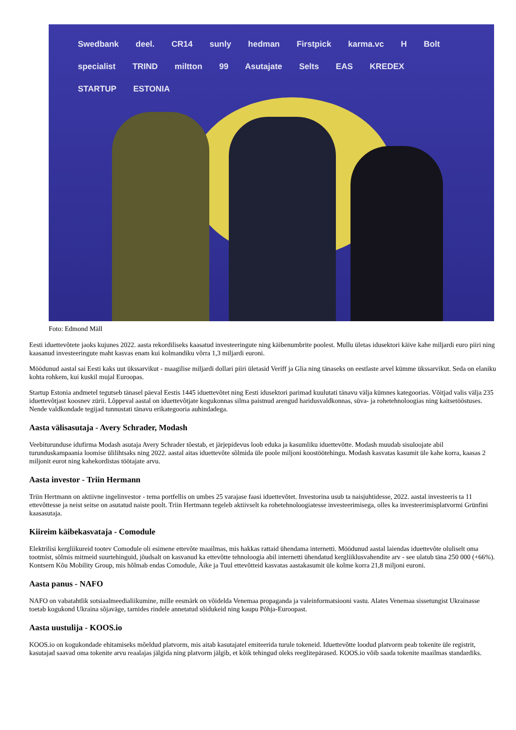Swedbank deel. CR14 sunly hedman Firstpick karma.vc H Bolt
specialist TRIND miltton 99 Asutajate Selts EAS KREDEX STARTUP ESTONIA
Foto: Edmond Mäll
Eesti iduettevõtete jaoks kujunes 2022. aasta rekordiliseks kaasatud investeeringute ning käibenumbrite poolest. Mullu ületas idusektori käive kahe miljardi euro piiri ning kaasanud investeeringute maht kasvas enam kui kolmandiku võrra 1,3 miljardi euroni.
Möödunud aastal sai Eesti kaks uut ükssarvikut - maagilise miljardi dollari piiri ületasid Veriff ja Glia ning tänaseks on eestlaste arvel kümme ükssarvikut. Seda on elaniku kohta rohkem, kui kuskil mujal Euroopas.
Startup Estonia andmetel tegutseb tänasel päeval Eestis 1445 iduettevõtet ning Eesti idusektori parimad kuulutati tänavu välja kümnes kategoorias. Võitjad valis välja 235 iduettevõtjast koosnev zürii. Lõppeval aastal on iduettevõtjate kogukonnas silma paistnud arengud haridusvaldkonnas, süva- ja rohetehnoloogias ning kaitsetööstuses. Nende valdkondade tegijad tunnustati tänavu erikategooria auhindadega.
Aasta välisasutaja - Avery Schrader, Modash
Veebiturunduse idufirma Modash asutaja Avery Schrader tõestab, et järjepidevus loob eduka ja kasumliku iduettevõtte. Modash muudab sisuloojate abil turunduskampaania loomise ülilihtsaks ning 2022. aastal aitas iduettevõte sõlmida üle poole miljoni koostöötehingu. Modash kasvatas kasumit üle kahe korra, kaasas 2 miljonit eurot ning kahekordistas töötajate arvu.
Aasta investor - Triin Hermann
Triin Hertmann on aktiivne ingelinvestor - tema portfellis on umbes 25 varajase faasi iduettevõtet. Investorina usub ta naisjuhtidesse, 2022. aastal investeeris ta 11 ettevõttesse ja neist seitse on asutatud naiste poolt. Triin Hertmann tegeleb aktiivselt ka rohetehnoloogiatesse investeerimisega, olles ka investeerimisplatvormi Grünfini kaasasutaja.
Kiireim käibekasvataja - Comodule
Elektrilisi kergliikureid tootev Comodule oli esimene ettevõte maailmas, mis hakkas rattaid ühendama internetti. Möödunud aastal laiendas iduettevõte oluliselt oma tootmist, sõlmis mitmeid suurtehinguid, jõudsalt on kasvanud ka ettevõtte tehnoloogia abil internetti ühendatud kergliiklusvahendite arv - see ulatub täna 250 000 (+66%). Kontsern Kõu Mobility Group, mis hõlmab endas Comodule, Äike ja Tuul ettevõtteid kasvatas aastakasumit üle kolme korra 21,8 miljoni euroni.
Aasta panus - NAFO
NAFO on vabatahtlik sotsiaalmeedialiikumine, mille eesmärk on võidelda Venemaa propaganda ja valeinformatsiooni vastu. Alates Venemaa sissetungist Ukrainasse toetab kogukond Ukraina sõjaväge, tarnides rindele annetatud sõidukeid ning kaupu Põhja-Euroopast.
Aasta uustulija - KOOS.io
KOOS.io on kogukondade ehitamiseks mõeldud platvorm, mis aitab kasutajatel emiteerida turule tokeneid. Iduettevõtte loodud platvorm peab tokenite üle registrit, kasutajad saavad oma tokenite arvu reaalajas jälgida ning platvorm jälgib, et kõik tehingud oleks reeglitepärased. KOOS.io võib saada tokenite maailmas standardiks.